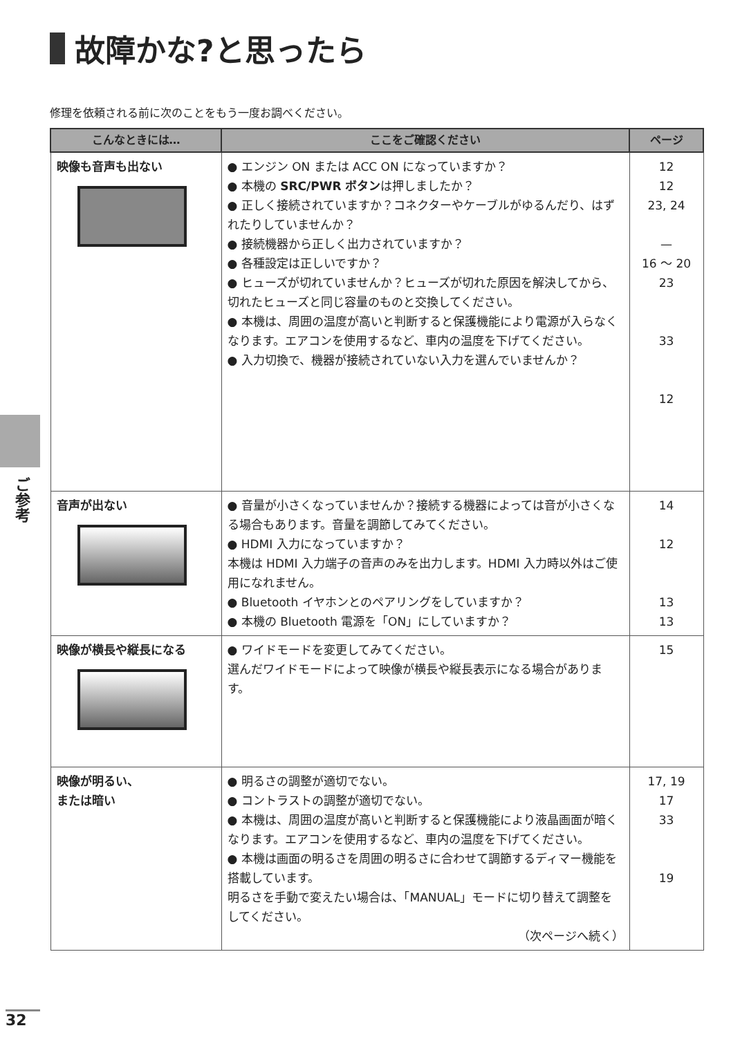故障かな?と思ったら
修理を依頼される前に次のことをもう一度お調べください。
| こんなときには… | ここをご確認ください | ページ |
| --- | --- | --- |
| 映像も音声も出ない | ● エンジン ON または ACC ON になっていますか？ ● 本機の SRC/PWR ボタン は押しましたか？ ● 正しく接続されていますか？コネクターやケーブルがゆるんだり、はずれたりしていませんか？ ● 接続機器から正しく出力されていますか？ ● 各種設定は正しいですか？ ● ヒューズが切れていませんか？ヒューズが切れた原因を解決してから、切れたヒューズと同じ容量のものと交換してください。 ● 本機は、周囲の温度が高いと判断すると保護機能により電源が入らなくなります。エアコンを使用するなど、車内の温度を下げてください。 ● 入力切換で、機器が接続されていない入力を選んでいませんか？ | 12 12 23, 24 — 16 ～ 20 23 33 12 |
| 音声が出ない | ● 音量が小さくなっていませんか？接続する機器によっては音が小さくなる場合もあります。音量を調節してみてください。 ● HDMI 入力になっていますか？ 本機は HDMI 入力端子の音声のみを出力します。HDMI 入力時以外はご使用になれません。 ● Bluetooth イヤホンとのペアリングをしていますか？ ● 本機の Bluetooth 電源を「ON」にしていますか？ | 14 12 13 13 |
| 映像が横長や縦長になる | ● ワイドモードを変更してみてください。 選んだワイドモードによって映像が横長や縦長表示になる場合があります。 | 15 |
| 映像が明るい、 または暗い | ● 明るさの調整が適切でない。 ● コントラストの調整が適切でない。 ● 本機は、周囲の温度が高いと判断すると保護機能により液晶画面が暗くなります。エアコンを使用するなど、車内の温度を下げてください。 ● 本機は画面の明るさを周囲の明るさに合わせて調節するディマー機能を搭載しています。 明るさを手動で変えたい場合は、「MANUAL」モードに切り替えて調整をしてください。 （次ページへ続く） | 17, 19 17 33 19 |
ご参考
32